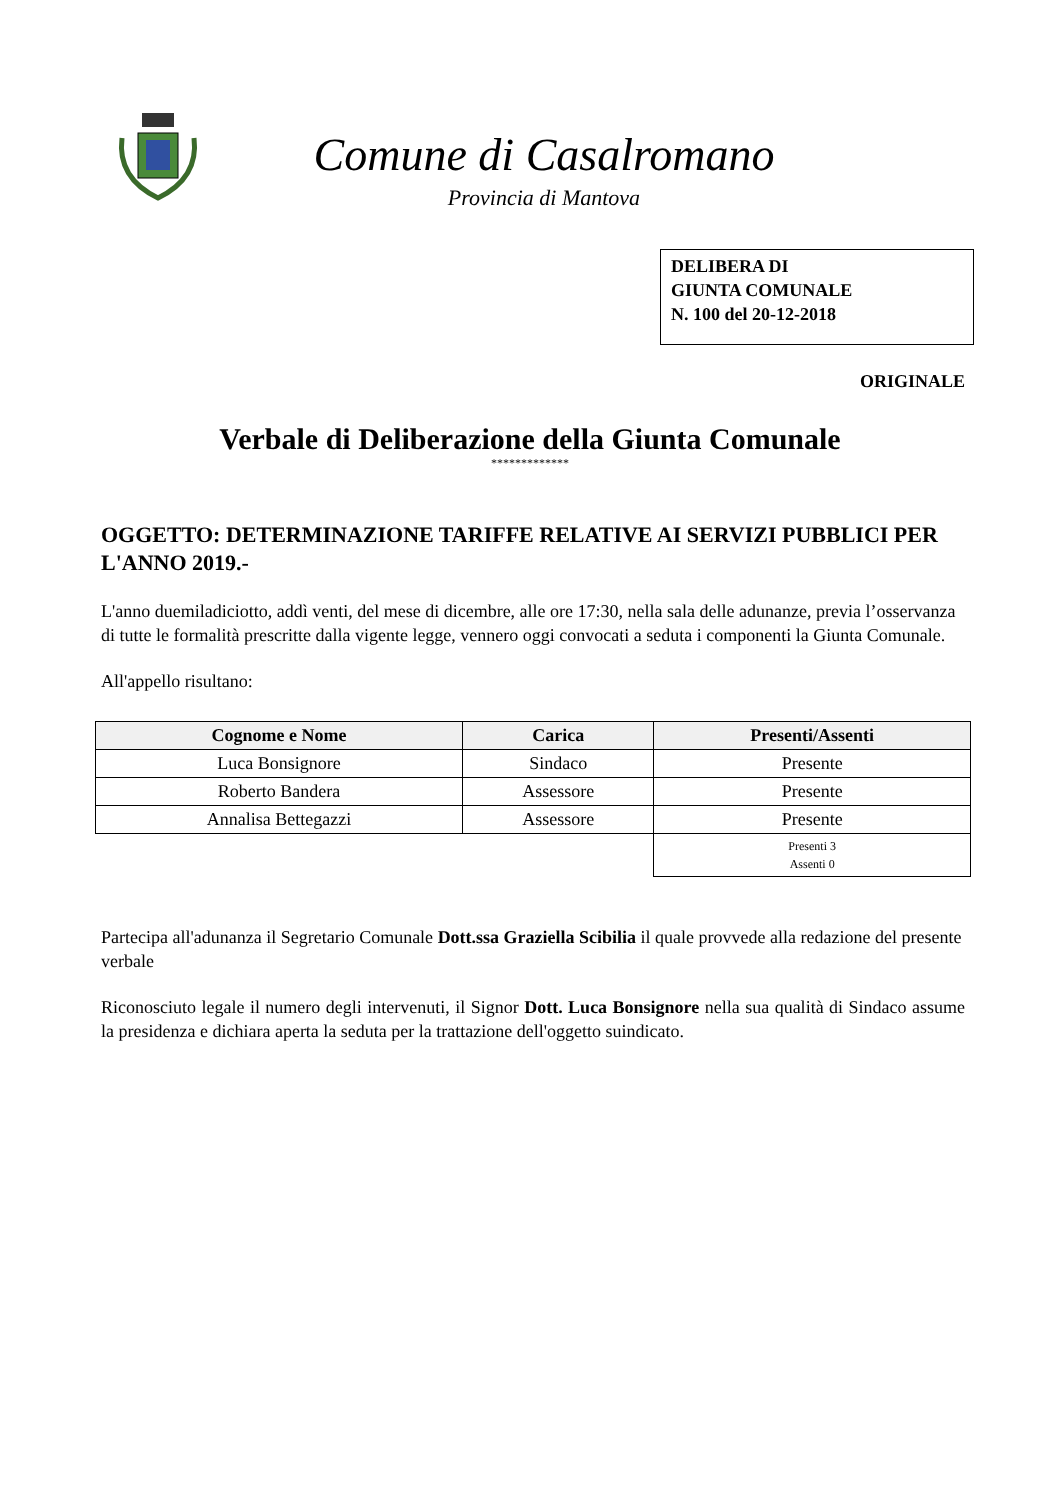Comune di Casalromano
Provincia di Mantova
DELIBERA DI
GIUNTA COMUNALE
N. 100 del 20-12-2018
ORIGINALE
Verbale di Deliberazione della Giunta Comunale
*************
OGGETTO: DETERMINAZIONE TARIFFE RELATIVE AI SERVIZI PUBBLICI PER L'ANNO 2019.-
L'anno duemiladiciotto, addì venti, del mese di dicembre, alle ore 17:30, nella sala delle adunanze, previa l’osservanza di tutte le formalità prescritte dalla vigente legge, vennero oggi convocati a seduta i componenti la Giunta Comunale.
All'appello risultano:
| Cognome e Nome | Carica | Presenti/Assenti |
| --- | --- | --- |
| Luca Bonsignore | Sindaco | Presente |
| Roberto Bandera | Assessore | Presente |
| Annalisa Bettegazzi | Assessore | Presente |
| | | Presenti 3 Assenti 0 |
Partecipa all'adunanza il Segretario Comunale Dott.ssa Graziella Scibilia il quale provvede alla redazione del presente verbale
Riconosciuto legale il numero degli intervenuti, il Signor Dott. Luca Bonsignore nella sua qualità di Sindaco assume la presidenza e dichiara aperta la seduta per la trattazione dell'oggetto suindicato.